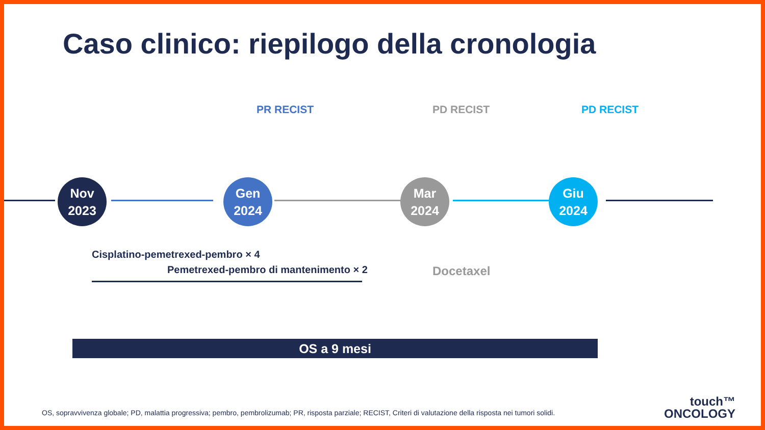Caso clinico: riepilogo della cronologia
Nov
2023
Gen
2024
Mar
2024
Giu
2024
PR RECIST PD RECIST PD RECIST
Cisplatino-pemetrexed-pembro × 4
Pemetrexed-pembro di mantenimento × 2
Docetaxel
OS a 9 mesi
OS, sopravvivenza globale; PD, malattia progressiva; pembro, pembrolizumab; PR, risposta parziale; RECIST, Criteri di valutazione della risposta nei tumori solidi.
touch™
ONCOLOGY